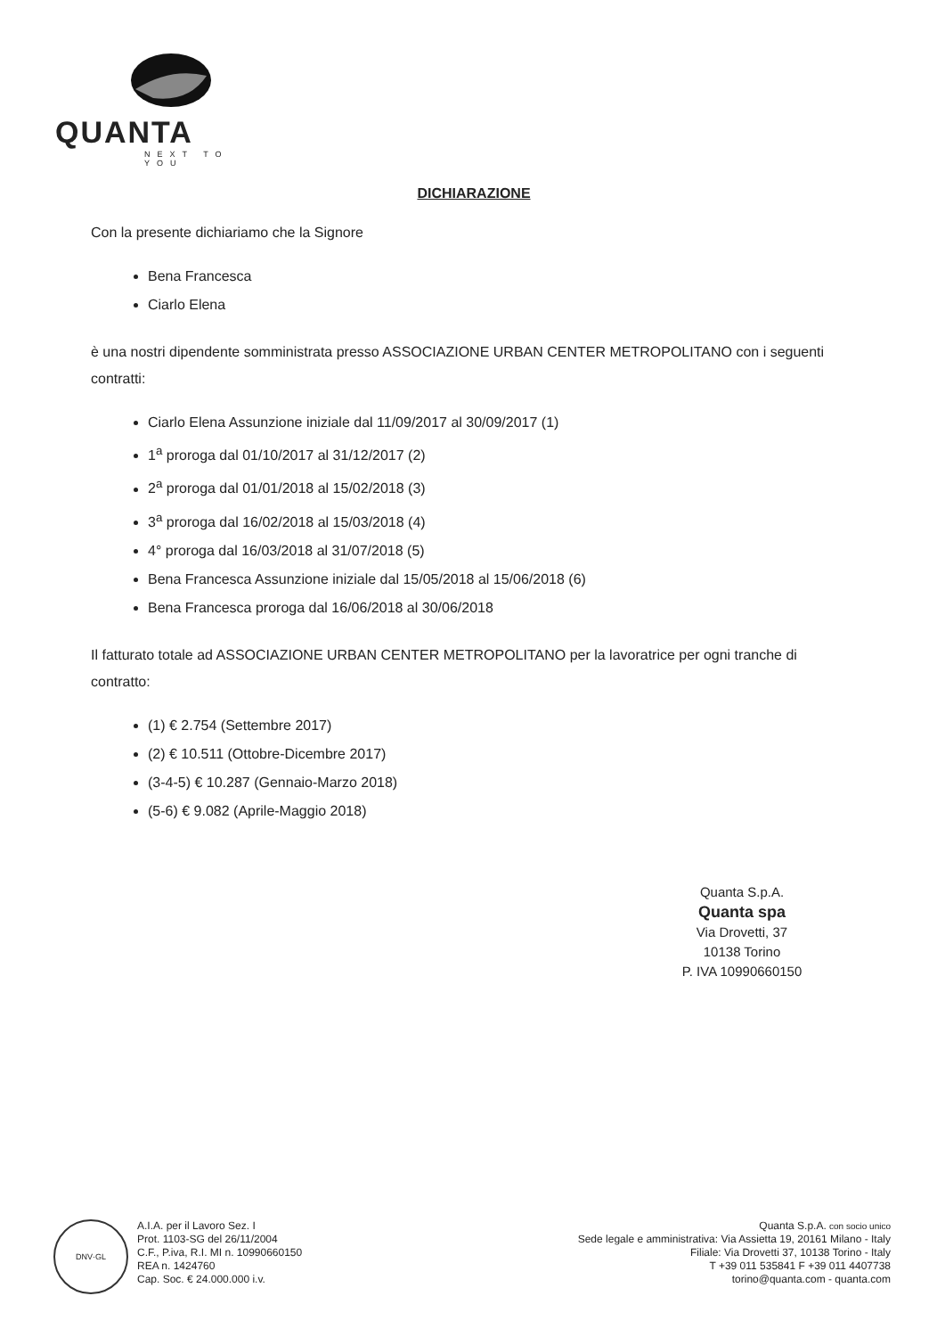QUANTA
NEXT TO YOU
DICHIARAZIONE
Con la presente dichiariamo che la Signore
Bena Francesca
Ciarlo Elena
è una nostri dipendente somministrata presso ASSOCIAZIONE URBAN CENTER METROPOLITANO con i seguenti contratti:
Ciarlo Elena Assunzione iniziale dal 11/09/2017 al 30/09/2017 (1)
1<sup>a</sup> proroga dal 01/10/2017 al 31/12/2017 (2)
2<sup>a</sup> proroga dal 01/01/2018 al 15/02/2018 (3)
3<sup>a</sup> proroga dal 16/02/2018 al 15/03/2018 (4)
4° proroga dal 16/03/2018 al 31/07/2018 (5)
Bena Francesca Assunzione iniziale dal 15/05/2018 al 15/06/2018 (6)
Bena Francesca proroga dal 16/06/2018 al 30/06/2018
Il fatturato totale ad ASSOCIAZIONE URBAN CENTER METROPOLITANO per la lavoratrice per ogni tranche di contratto:
(1) € 2.754 (Settembre 2017)
(2) € 10.511 (Ottobre-Dicembre 2017)
(3-4-5) € 10.287 (Gennaio-Marzo 2018)
(5-6) € 9.082 (Aprile-Maggio 2018)
Quanta S.p.A.
Quanta spa
Via Drovetti, 37
10138 Torino
P. IVA 10990660150
DNV·GL
A.I.A. per il Lavoro Sez. I
Prot. 1103-SG del 26/11/2004
C.F., P.iva, R.I. MI n. 10990660150
REA n. 1424760
Cap. Soc. € 24.000.000 i.v.
Quanta S.p.A. con socio unico
Sede legale e amministrativa: Via Assietta 19, 20161 Milano - Italy
Filiale: Via Drovetti 37, 10138 Torino - Italy
T +39 011 535841 F +39 011 4407738
torino@quanta.com - quanta.com